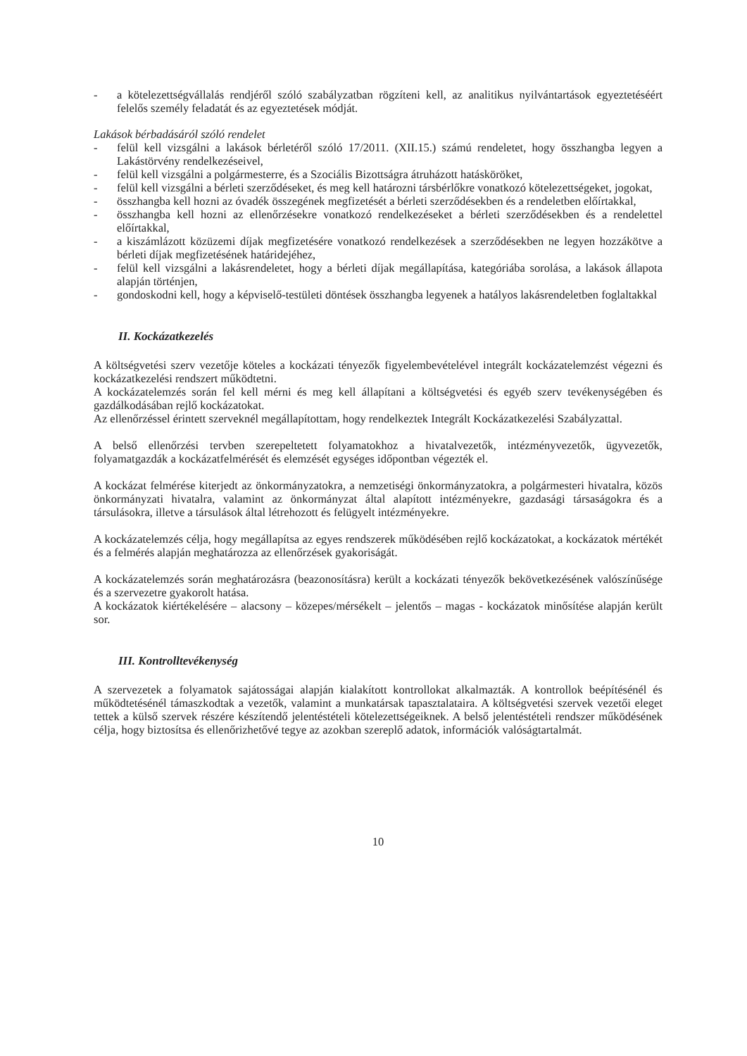- a kötelezettségvállalás rendjéről szóló szabályzatban rögzíteni kell, az analitikus nyilvántartások egyeztetéséért felelős személy feladatát és az egyeztetések módját.
Lakások bérbadásáról szóló rendelet
- felül kell vizsgálni a lakások bérletéről szóló 17/2011. (XII.15.) számú rendeletet, hogy összhangba legyen a Lakástörvény rendelkezéseivel,
- felül kell vizsgálni a polgármesterre, és a Szociális Bizottságra átruházott hatásköröket,
- felül kell vizsgálni a bérleti szerződéseket, és meg kell határozni társbérlőkre vonatkozó kötelezettségeket, jogokat,
- összhangba kell hozni az óvadék összegének megfizetését a bérleti szerződésekben és a rendeletben előírtakkal,
- összhangba kell hozni az ellenőrzésekre vonatkozó rendelkezéseket a bérleti szerződésekben és a rendelettel előírtakkal,
- a kiszámlázott közüzemi díjak megfizetésére vonatkozó rendelkezések a szerződésekben ne legyen hozzákötve a bérleti díjak megfizetésének határidejéhez,
- felül kell vizsgálni a lakásrendeletet, hogy a bérleti díjak megállapítása, kategóriába sorolása, a lakások állapota alapján történjen,
- gondoskodni kell, hogy a képviselő-testületi döntések összhangba legyenek a hatályos lakásrendeletben foglaltakkal
II. Kockázatkezelés
A költségvetési szerv vezetője köteles a kockázati tényezők figyelembevételével integrált kockázatelemzést végezni és kockázatkezelési rendszert működtetni.
A kockázatelemzés során fel kell mérni és meg kell állapítani a költségvetési és egyéb szerv tevékenységében és gazdálkodásában rejlő kockázatokat.
Az ellenőrzéssel érintett szerveknél megállapítottam, hogy rendelkeztek Integrált Kockázatkezelési Szabályzattal.
A belső ellenőrzési tervben szerepeltetett folyamatokhoz a hivatalvezetők, intézményvezetők, ügyvezetők, folyamatgazdák a kockázatfelmérését és elemzését egységes időpontban végezték el.
A kockázat felmérése kiterjedt az önkormányzatokra, a nemzetiségi önkormányzatokra, a polgármesteri hivatalra, közös önkormányzati hivatalra, valamint az önkormányzat által alapított intézményekre, gazdasági társaságokra és a társulásokra, illetve a társulások által létrehozott és felügyelt intézményekre.
A kockázatelemzés célja, hogy megállapítsa az egyes rendszerek működésében rejlő kockázatokat, a kockázatok mértékét és a felmérés alapján meghatározza az ellenőrzések gyakoriságát.
A kockázatelemzés során meghatározásra (beazonosításra) került a kockázati tényezők bekövetkezésének valószínűsége és a szervezetre gyakorolt hatása.
A kockázatok kiértékelésére – alacsony – közepes/mérsékelt – jelentős – magas - kockázatok minősítése alapján került sor.
III. Kontrolltevékenység
A szervezetek a folyamatok sajátosságai alapján kialakított kontrollokat alkalmazták. A kontrollok beépítésénél és működtetésénél támaszkodtak a vezetők, valamint a munkatársak tapasztalataira. A költségvetési szervek vezetői eleget tettek a külső szervek részére készítendő jelentéstételi kötelezettségeiknek. A belső jelentéstételi rendszer működésének célja, hogy biztosítsa és ellenőrizhetővé tegye az azokban szereplő adatok, információk valóságtartalmát.
10